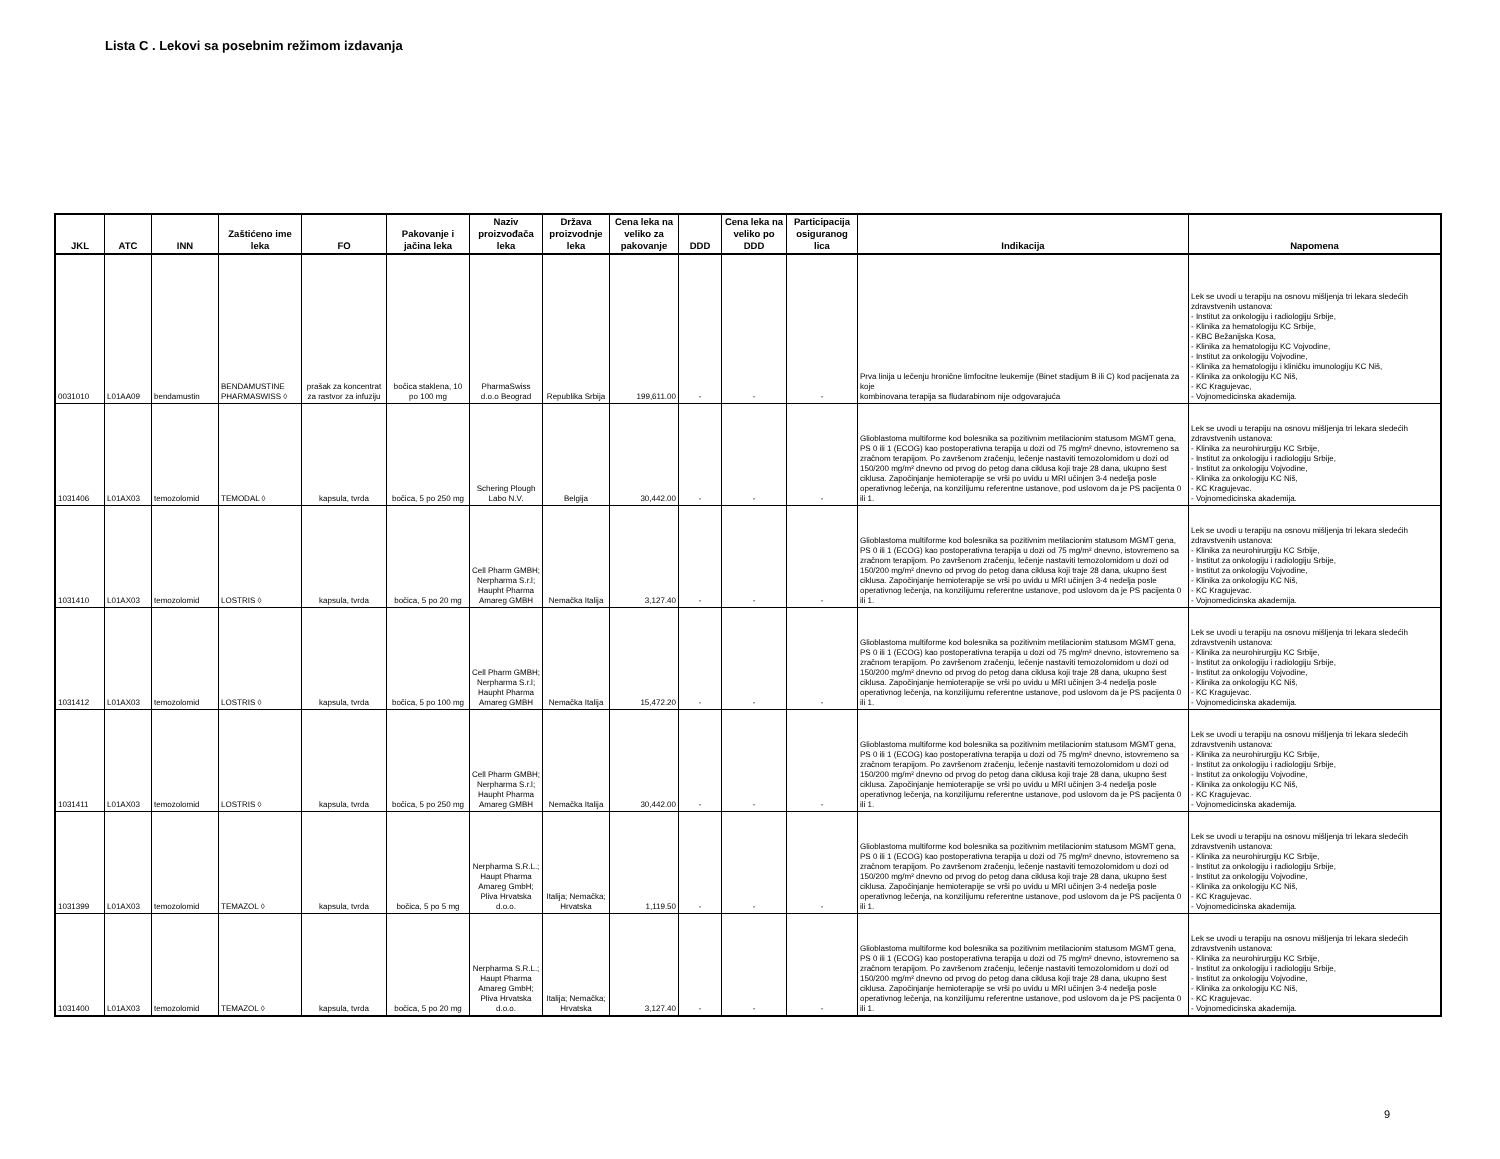Lista C . Lekovi sa posebnim režimom izdavanja
| JKL | ATC | INN | Zaštićeno ime leka | FO | Pakovanje i jačina leka | Naziv proizvođača leka | Država proizvodnje leka | Cena leka na veliko za pakovanje | DDD | Cena leka na veliko po DDD | Participacija osiguranog lica | Indikacija | Napomena |
| --- | --- | --- | --- | --- | --- | --- | --- | --- | --- | --- | --- | --- | --- |
| 0031010 | L01AA09 | bendamustin | BENDAMUSTINE PHARMASWISS ◊ | prašak za koncentrat za rastvor za infuziju | bočica staklena, 10 po 100 mg | PharmaSwiss d.o.o Beograd | Republika Srbija | 199,611.00 | - | - | - | Prva linija u lečenju hronične limfocitne leukemije (Binet stadijum B ili C) kod pacijenata za koje kombinovana terapija sa fludarabinom nije odgovarajuća | Lek se uvodi u terapiju na osnovu mišljenja tri lekara sledećih zdravstvenih ustanova: - Institut za onkologiju i radiologiju Srbije, - Klinika za hematologiju KC Srbije, - KBC Bežanijska Kosa, - Klinika za hematologiju KC Vojvodine, - Institut za onkologiju Vojvodine, - Klinika za hematologiju i kliničku imunologiju KC Niš, - Klinika za onkologiju KC Niš, - KC Kragujevac, - Vojnomedicinska akademija. |
| 1031406 | L01AX03 | temozolomid | TEMODAL ◊ | kapsula, tvrda | bočica, 5 po 250 mg | Schering Plough Labo N.V. | Belgija | 30,442.00 | - | - | - | Glioblastoma multiforme kod bolesnika sa pozitivnim metilacionim statusom MGMT gena, PS 0 ili 1 (ECOG) kao postoperativna terapija u dozi od 75 mg/m² dnevno, istovremeno sa zračnom terapijom. Po završenom zračenju, lečenje nastaviti temozolomidom u dozi od 150/200 mg/m² dnevno od prvog do petog dana ciklusa koji traje 28 dana, ukupno šest ciklusa. Započinjanje hemioterapije se vrši po uvidu u MRI učinjen 3-4 nedelja posle operativnog lečenja, na konzilijumu referentne ustanove, pod uslovom da je PS pacijenta 0 ili 1. | Lek se uvodi u terapiju na osnovu mišljenja tri lekara sledećih zdravstvenih ustanova: - Klinika za neurohirurgiju KC Srbije, - Institut za onkologiju i radiologiju Srbije, - Institut za onkologiju Vojvodine, - Klinika za onkologiju KC Niš, - KC Kragujevac. - Vojnomedicinska akademija. |
| 1031410 | L01AX03 | temozolomid | LOSTRIS ◊ | kapsula, tvrda | bočica, 5 po 20 mg | Cell Pharm GMBH; Nerpharma S.r.l; Haupht Pharma Amareg GMBH | Nemačka Italija | 3,127.40 | - | - | - | Glioblastoma multiforme kod bolesnika sa pozitivnim metilacionim statusom MGMT gena, PS 0 ili 1 (ECOG) kao postoperativna terapija u dozi od 75 mg/m² dnevno, istovremeno sa zračnom terapijom. Po završenom zračenju, lečenje nastaviti temozolomidom u dozi od 150/200 mg/m² dnevno od prvog do petog dana ciklusa koji traje 28 dana, ukupno šest ciklusa. Započinjanje hemioterapije se vrši po uvidu u MRI učinjen 3-4 nedelja posle operativnog lečenja, na konzilijumu referentne ustanove, pod uslovom da je PS pacijenta 0 ili 1. | Lek se uvodi u terapiju na osnovu mišljenja tri lekara sledećih zdravstvenih ustanova: - Klinika za neurohirurgiju KC Srbije, - Institut za onkologiju i radiologiju Srbije, - Institut za onkologiju Vojvodine, - Klinika za onkologiju KC Niš, - KC Kragujevac. - Vojnomedicinska akademija. |
| 1031412 | L01AX03 | temozolomid | LOSTRIS ◊ | kapsula, tvrda | bočica, 5 po 100 mg | Cell Pharm GMBH; Nerpharma S.r.l; Haupht Pharma Amareg GMBH | Nemačka Italija | 15,472.20 | - | - | - | Glioblastoma multiforme kod bolesnika sa pozitivnim metilacionim statusom MGMT gena, PS 0 ili 1 (ECOG) kao postoperativna terapija u dozi od 75 mg/m² dnevno, istovremeno sa zračnom terapijom. Po završenom zračenju, lečenje nastaviti temozolomidom u dozi od 150/200 mg/m² dnevno od prvog do petog dana ciklusa koji traje 28 dana, ukupno šest ciklusa. Započinjanje hemioterapije se vrši po uvidu u MRI učinjen 3-4 nedelja posle operativnog lečenja, na konzilijumu referentne ustanove, pod uslovom da je PS pacijenta 0 ili 1. | Lek se uvodi u terapiju na osnovu mišljenja tri lekara sledećih zdravstvenih ustanova: - Klinika za neurohirurgiju KC Srbije, - Institut za onkologiju i radiologiju Srbije, - Institut za onkologiju Vojvodine, - Klinika za onkologiju KC Niš, - KC Kragujevac. - Vojnomedicinska akademija. |
| 1031411 | L01AX03 | temozolomid | LOSTRIS ◊ | kapsula, tvrda | bočica, 5 po 250 mg | Cell Pharm GMBH; Nerpharma S.r.l; Haupht Pharma Amareg GMBH | Nemačka Italija | 30,442.00 | - | - | - | Glioblastoma multiforme kod bolesnika sa pozitivnim metilacionim statusom MGMT gena, PS 0 ili 1 (ECOG) kao postoperativna terapija u dozi od 75 mg/m² dnevno, istovremeno sa zračnom terapijom. Po završenom zračenju, lečenje nastaviti temozolomidom u dozi od 150/200 mg/m² dnevno od prvog do petog dana ciklusa koji traje 28 dana, ukupno šest ciklusa. Započinjanje hemioterapije se vrši po uvidu u MRI učinjen 3-4 nedelja posle operativnog lečenja, na konzilijumu referentne ustanove, pod uslovom da je PS pacijenta 0 ili 1. | Lek se uvodi u terapiju na osnovu mišljenja tri lekara sledećih zdravstvenih ustanova: - Klinika za neurohirurgiju KC Srbije, - Institut za onkologiju i radiologiju Srbije, - Institut za onkologiju Vojvodine, - Klinika za onkologiju KC Niš, - KC Kragujevac. - Vojnomedicinska akademija. |
| 1031399 | L01AX03 | temozolomid | TEMAZOL ◊ | kapsula, tvrda | bočica, 5 po 5 mg | Nerpharma S.R.L.; Haupt Pharma Amareg GmbH; Pliva Hrvatska d.o.o. | Italija; Nemačka; Hrvatska | 1,119.50 | - | - | - | Glioblastoma multiforme kod bolesnika sa pozitivnim metilacionim statusom MGMT gena, PS 0 ili 1 (ECOG) kao postoperativna terapija u dozi od 75 mg/m² dnevno, istovremeno sa zračnom terapijom. Po završenom zračenju, lečenje nastaviti temozolomidom u dozi od 150/200 mg/m² dnevno od prvog do petog dana ciklusa koji traje 28 dana, ukupno šest ciklusa. Započinjanje hemioterapije se vrši po uvidu u MRI učinjen 3-4 nedelja posle operativnog lečenja, na konzilijumu referentne ustanove, pod uslovom da je PS pacijenta 0 ili 1. | Lek se uvodi u terapiju na osnovu mišljenja tri lekara sledećih zdravstvenih ustanova: - Klinika za neurohirurgiju KC Srbije, - Institut za onkologiju i radiologiju Srbije, - Institut za onkologiju Vojvodine, - Klinika za onkologiju KC Niš, - KC Kragujevac. - Vojnomedicinska akademija. |
| 1031400 | L01AX03 | temozolomid | TEMAZOL ◊ | kapsula, tvrda | bočica, 5 po 20 mg | Nerpharma S.R.L.; Haupt Pharma Amareg GmbH; Pliva Hrvatska d.o.o. | Italija; Nemačka; Hrvatska | 3,127.40 | - | - | - | Glioblastoma multiforme kod bolesnika sa pozitivnim metilacionim statusom MGMT gena, PS 0 ili 1 (ECOG) kao postoperativna terapija u dozi od 75 mg/m² dnevno, istovremeno sa zračnom terapijom. Po završenom zračenju, lečenje nastaviti temozolomidom u dozi od 150/200 mg/m² dnevno od prvog do petog dana ciklusa koji traje 28 dana, ukupno šest ciklusa. Započinjanje hemioterapije se vrši po uvidu u MRI učinjen 3-4 nedelja posle operativnog lečenja, na konzilijumu referentne ustanove, pod uslovom da je PS pacijenta 0 ili 1. | Lek se uvodi u terapiju na osnovu mišljenja tri lekara sledećih zdravstvenih ustanova: - Klinika za neurohirurgiju KC Srbije, - Institut za onkologiju i radiologiju Srbije, - Institut za onkologiju Vojvodine, - Klinika za onkologiju KC Niš, - KC Kragujevac. - Vojnomedicinska akademija. |
9